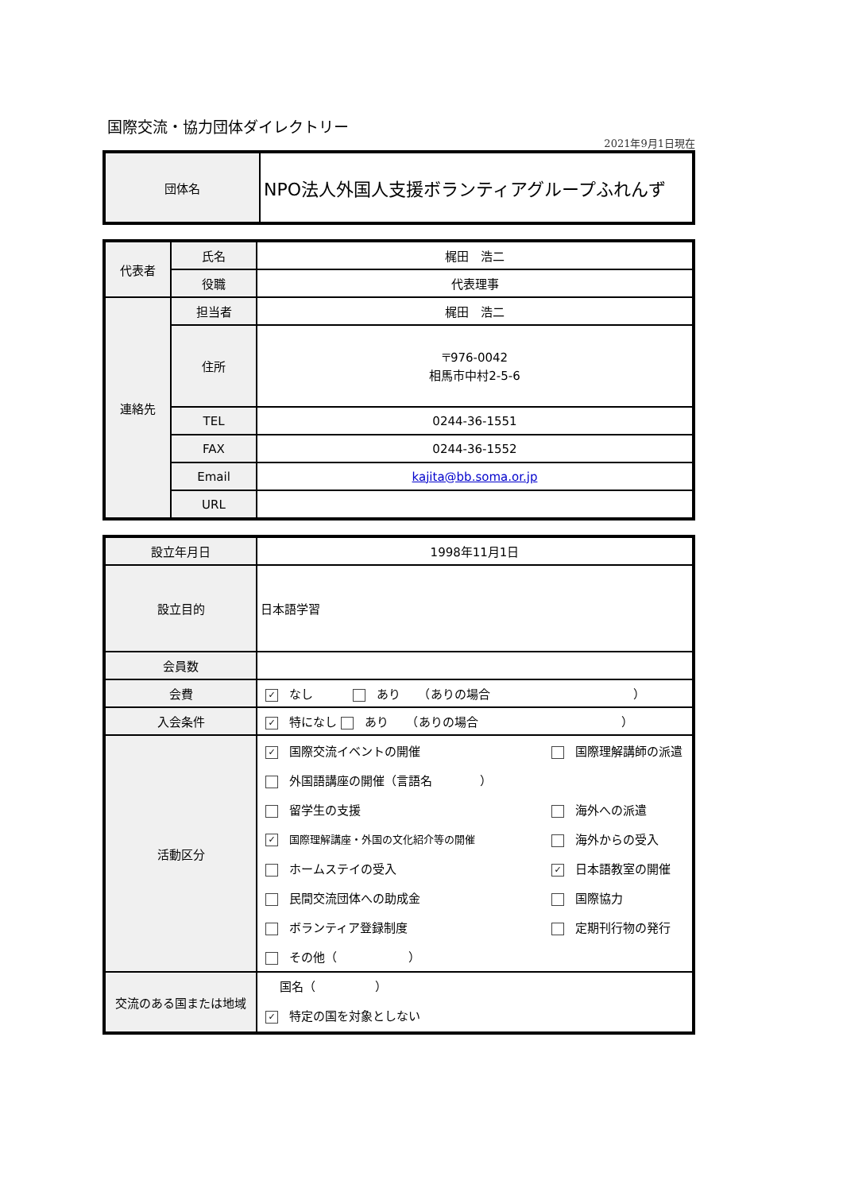国際交流・協力団体ダイレクトリー
2021年9月1日現在
| 団体名 | NPO法人外国人支援ボランティアグループふれんず |
| 代表者 | 氏名 | 梶田 浩二 |
| | 役職 | 代表理事 |
| 連絡先 | 担当者 | 梶田 浩二 |
| | 住所 | 〒976-0042 相馬市中村2-5-6 |
| | TEL | 0244-36-1551 |
| | FAX | 0244-36-1552 |
| | Email | kajita@bb.soma.or.jp |
| | URL | |
| 設立年月日 | 1998年11月1日 |
| 設立目的 | 日本語学習 |
| 会員数 | |
| 会費 | ✓ なし あり （ありの場合 ） |
| 入会条件 | ✓ 特になし あり （ありの場合 ） |
| 活動区分 | / ✓ 国際交流イベントの開催 / 国際理解講師の派遣 / / 外国語講座の開催（言語名 ） / / / 留学生の支援 / 海外への派遣 / / ✓ 国際理解講座・外国の文化紹介等の開催 / 海外からの受入 / / ホームステイの受入 / ✓ 日本語教室の開催 / / 民間交流団体への助成金 / 国際協力 / / ボランティア登録制度 / 定期刊行物の発行 / / その他（ ） / / |
| 交流のある国または地域 | 国名（ ） ✓ 特定の国を対象としない |